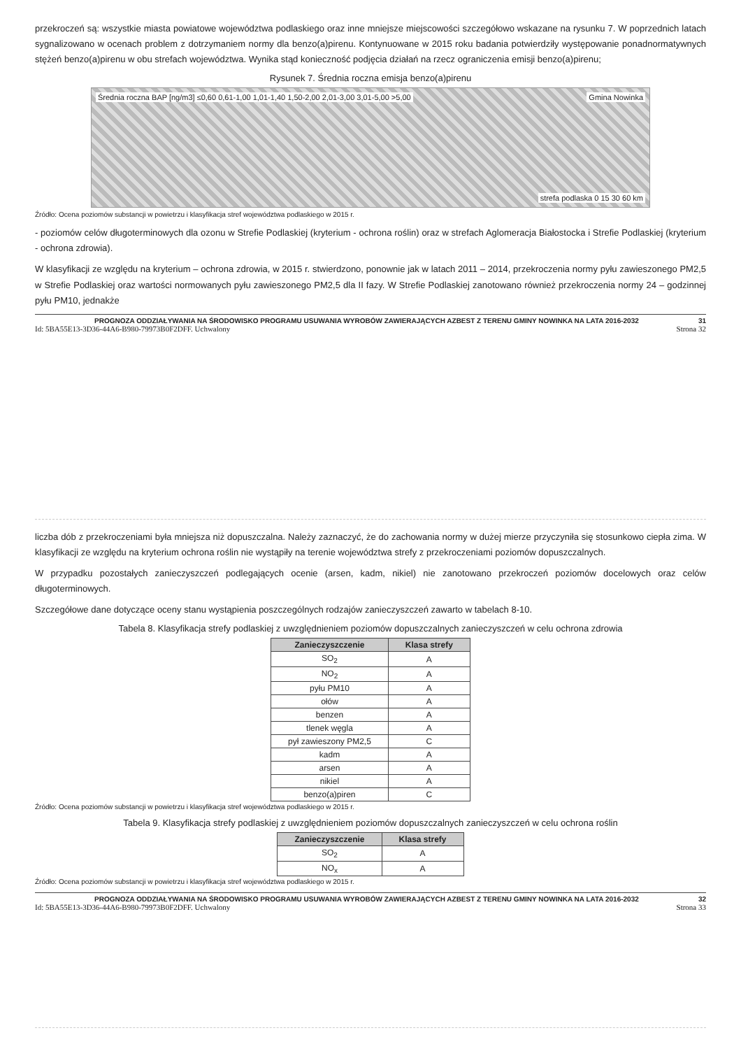przekroczeń są: wszystkie miasta powiatowe województwa podlaskiego oraz inne mniejsze miejscowości szczegółowo wskazane na rysunku 7. W poprzednich latach sygnalizowano w ocenach problem z dotrzymaniem normy dla benzo(a)pirenu. Kontynuowane w 2015 roku badania potwierdziły występowanie ponadnormatywnych stężeń benzo(a)pirenu w obu strefach województwa. Wynika stąd konieczność podjęcia działań na rzecz ograniczenia emisji benzo(a)pirenu;
Rysunek 7. Średnia roczna emisja benzo(a)pirenu
Średnia roczna BAP [ng/m3] ≤0,60 0,61-1,00 1,01-1,40 1,50-2,00 2,01-3,00 3,01-5,00 >5,00 Gmina Nowinka
strefa podlaska 0 15 30 60 km
Źródło: Ocena poziomów substancji w powietrzu i klasyfikacja stref województwa podlaskiego w 2015 r.
- poziomów celów długoterminowych dla ozonu w Strefie Podlaskiej (kryterium - ochrona roślin) oraz w strefach Aglomeracja Białostocka i Strefie Podlaskiej (kryterium - ochrona zdrowia).
W klasyfikacji ze względu na kryterium – ochrona zdrowia, w 2015 r. stwierdzono, ponownie jak w latach 2011 – 2014, przekroczenia normy pyłu zawieszonego PM2,5 w Strefie Podlaskiej oraz wartości normowanych pyłu zawieszonego PM2,5 dla II fazy. W Strefie Podlaskiej zanotowano również przekroczenia normy 24 – godzinnej pyłu PM10, jednakże
PROGNOZA ODDZIAŁYWANIA NA ŚRODOWISKO PROGRAMU USUWANIA WYROBÓW ZAWIERAJĄCYCH AZBEST Z TERENU GMINY NOWINKA NA LATA 2016-2032 31
Id: 5BA55E13-3D36-44A6-B980-79973B0F2DFF. Uchwalony Strona 32
liczba dób z przekroczeniami była mniejsza niż dopuszczalna. Należy zaznaczyć, że do zachowania normy w dużej mierze przyczyniła się stosunkowo ciepła zima. W klasyfikacji ze względu na kryterium ochrona roślin nie wystąpiły na terenie województwa strefy z przekroczeniami poziomów dopuszczalnych.
W przypadku pozostałych zanieczyszczeń podlegających ocenie (arsen, kadm, nikiel) nie zanotowano przekroczeń poziomów docelowych oraz celów długoterminowych.
Szczegółowe dane dotyczące oceny stanu wystąpienia poszczególnych rodzajów zanieczyszczeń zawarto w tabelach 8-10.
Tabela 8. Klasyfikacja strefy podlaskiej z uwzględnieniem poziomów dopuszczalnych zanieczyszczeń w celu ochrona zdrowia
| Zanieczyszczenie | Klasa strefy |
| --- | --- |
| SO<sub>2</sub> | A |
| NO<sub>2</sub> | A |
| pyłu PM10 | A |
| ołów | A |
| benzen | A |
| tlenek węgla | A |
| pył zawieszony PM2,5 | C |
| kadm | A |
| arsen | A |
| nikiel | A |
| benzo(a)piren | C |
Źródło: Ocena poziomów substancji w powietrzu i klasyfikacja stref województwa podlaskiego w 2015 r.
Tabela 9. Klasyfikacja strefy podlaskiej z uwzględnieniem poziomów dopuszczalnych zanieczyszczeń w celu ochrona roślin
| Zanieczyszczenie | Klasa strefy |
| --- | --- |
| SO<sub>2</sub> | A |
| NO<sub>x</sub> | A |
Źródło: Ocena poziomów substancji w powietrzu i klasyfikacja stref województwa podlaskiego w 2015 r.
PROGNOZA ODDZIAŁYWANIA NA ŚRODOWISKO PROGRAMU USUWANIA WYROBÓW ZAWIERAJĄCYCH AZBEST Z TERENU GMINY NOWINKA NA LATA 2016-2032 32
Id: 5BA55E13-3D36-44A6-B980-79973B0F2DFF. Uchwalony Strona 33